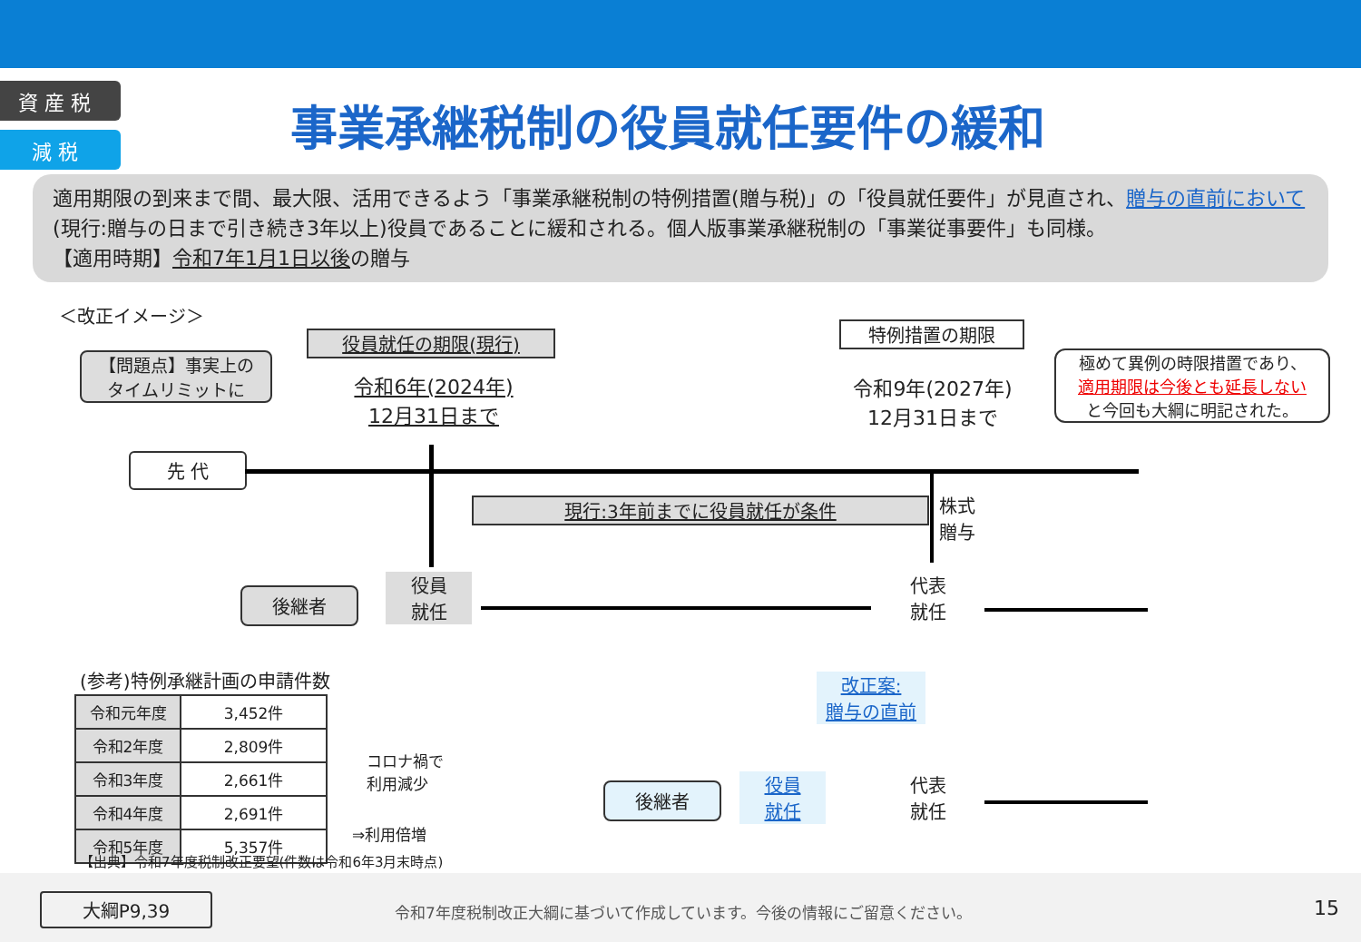資 産 税
減 税
事業承継税制の役員就任要件の緩和
適用期限の到来まで間、最大限、活用できるよう「事業承継税制の特例措置(贈与税)」の「役員就任要件」が見直され、贈与の直前において
(現行:贈与の日まで引き続き3年以上)役員であることに緩和される。個人版事業承継税制の「事業従事要件」も同様。
【適用時期】令和7年1月1日以後の贈与
＜改正イメージ＞
【問題点】事実上の
タイムリミットに
役員就任の期限(現行)
令和6年(2024年)
12月31日まで
特例措置の期限
令和9年(2027年)
12月31日まで
極めて異例の時限措置であり、
適用期限は今後とも延長しない
と今回も大綱に明記された。
先 代
現行:3年前までに役員就任が条件
株式
贈与
後継者
役員
就任
代表
就任
改正案:
贈与の直前
後継者
役員
就任
代表
就任
(参考)特例承継計画の申請件数
| 令和元年度 | 3,452件 |
| 令和2年度 | 2,809件 |
| 令和3年度 | 2,661件 |
| 令和4年度 | 2,691件 |
| 令和5年度 | 5,357件 |
コロナ禍で
利用減少
⇒利用倍増
【出典】令和7年度税制改正要望(件数は令和6年3月末時点)
大綱P9,39
令和7年度税制改正大綱に基づいて作成しています。今後の情報にご留意ください。
15